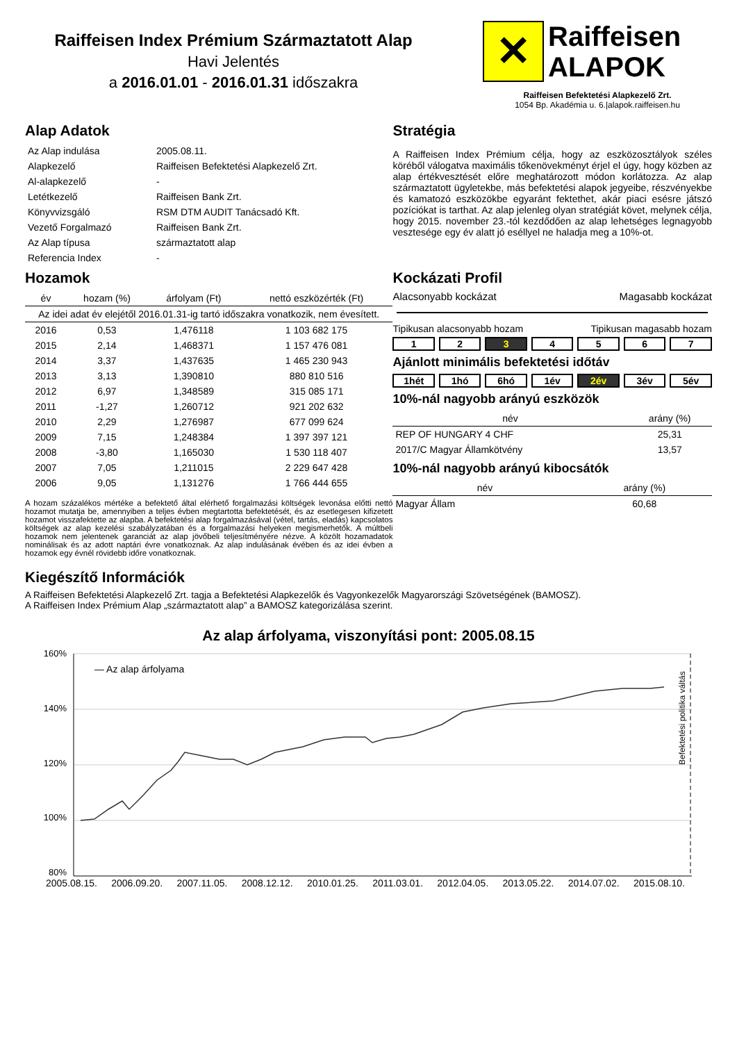Raiffeisen Index Prémium Származtatott Alap
Havi Jelentés
a 2016.01.01 - 2016.01.31 időszakra
✕
Raiffeisen
ALAPOK
Raiffeisen Befektetési Alapkezelő Zrt.
1054 Bp. Akadémia u. 6.|alapok.raiffeisen.hu
Alap Adatok
| Az Alap indulása | 2005.08.11. |
| Alapkezelő | Raiffeisen Befektetési Alapkezelő Zrt. |
| Al-alapkezelő | - |
| Letétkezelő | Raiffeisen Bank Zrt. |
| Könyvvizsgáló | RSM DTM AUDIT Tanácsadó Kft. |
| Vezető Forgalmazó | Raiffeisen Bank Zrt. |
| Az Alap típusa | származtatott alap |
| Referencia Index | - |
Stratégia
A Raiffeisen Index Prémium célja, hogy az eszközosztályok széles köréből válogatva maximális tőkenövekményt érjel el úgy, hogy közben az alap értékvesztését előre meghatározott módon korlátozza. Az alap származtatott ügyletekbe, más befektetési alapok jegyeibe, részvényekbe és kamatozó eszközökbe egyaránt fektethet, akár piaci esésre játszó pozíciókat is tarthat. Az alap jelenleg olyan stratégiát követ, melynek célja, hogy 2015. november 23.-tól kezdődően az alap lehetséges legnagyobb vesztesége egy év alatt jó eséllyel ne haladja meg a 10%-ot.
Hozamok
| év | hozam (%) | árfolyam (Ft) | nettó eszközérték (Ft) |
| --- | --- | --- | --- |
| Az idei adat év elejétől 2016.01.31-ig tartó időszakra vonatkozik, nem évesített. | | | |
| 2016 | 0,53 | 1,476118 | 1 103 682 175 |
| 2015 | 2,14 | 1,468371 | 1 157 476 081 |
| 2014 | 3,37 | 1,437635 | 1 465 230 943 |
| 2013 | 3,13 | 1,390810 | 880 810 516 |
| 2012 | 6,97 | 1,348589 | 315 085 171 |
| 2011 | -1,27 | 1,260712 | 921 202 632 |
| 2010 | 2,29 | 1,276987 | 677 099 624 |
| 2009 | 7,15 | 1,248384 | 1 397 397 121 |
| 2008 | -3,80 | 1,165030 | 1 530 118 407 |
| 2007 | 7,05 | 1,211015 | 2 229 647 428 |
| 2006 | 9,05 | 1,131276 | 1 766 444 655 |
A hozam százalékos mértéke a befektető által elérhető forgalmazási költségek levonása előtti nettó hozamot mutatja be, amennyiben a teljes évben megtartotta befektetését, és az esetlegesen kifizetett hozamot visszafektette az alapba. A befektetési alap forgalmazásával (vétel, tartás, eladás) kapcsolatos költségek az alap kezelési szabályzatában és a forgalmazási helyeken megismerhetők. A múltbeli hozamok nem jelentenek garanciát az alap jövőbeli teljesítményére nézve. A közölt hozamadatok nominálisak és az adott naptári évre vonatkoznak. Az alap indulásának évében és az idei évben a hozamok egy évnél rövidebb időre vonatkoznak.
Kockázati Profil
Alacsonyabb kockázat Magasabb kockázat
Tipikusan alacsonyabb hozam Tipikusan magasabb hozam
1 2 3 4 5 6 7
Ajánlott minimális befektetési időtáv
1hét 1hó 6hó 1év 2év 3év 5év
10%-nál nagyobb arányú eszközök
| név | arány (%) |
| --- | --- |
| REP OF HUNGARY 4 CHF | 25,31 |
| 2017/C Magyar Államkötvény | 13,57 |
10%-nál nagyobb arányú kibocsátók
| név | arány (%) |
| --- | --- |
| Magyar Állam | 60,68 |
Kiegészítő Információk
A Raiffeisen Befektetési Alapkezelő Zrt. tagja a Befektetési Alapkezelők és Vagyonkezelők Magyarországi Szövetségének (BAMOSZ).
A Raiffeisen Index Prémium Alap „származtatott alap” a BAMOSZ kategorizálása szerint.
Az alap árfolyama, viszonyítási pont: 2005.08.15
160%
140%
120%
100%
80%
— Az alap árfolyama
Befektetési politika váltás
2005.08.15. 2006.09.20. 2007.11.05. 2008.12.12. 2010.01.25. 2011.03.01. 2012.04.05. 2013.05.22. 2014.07.02. 2015.08.10.